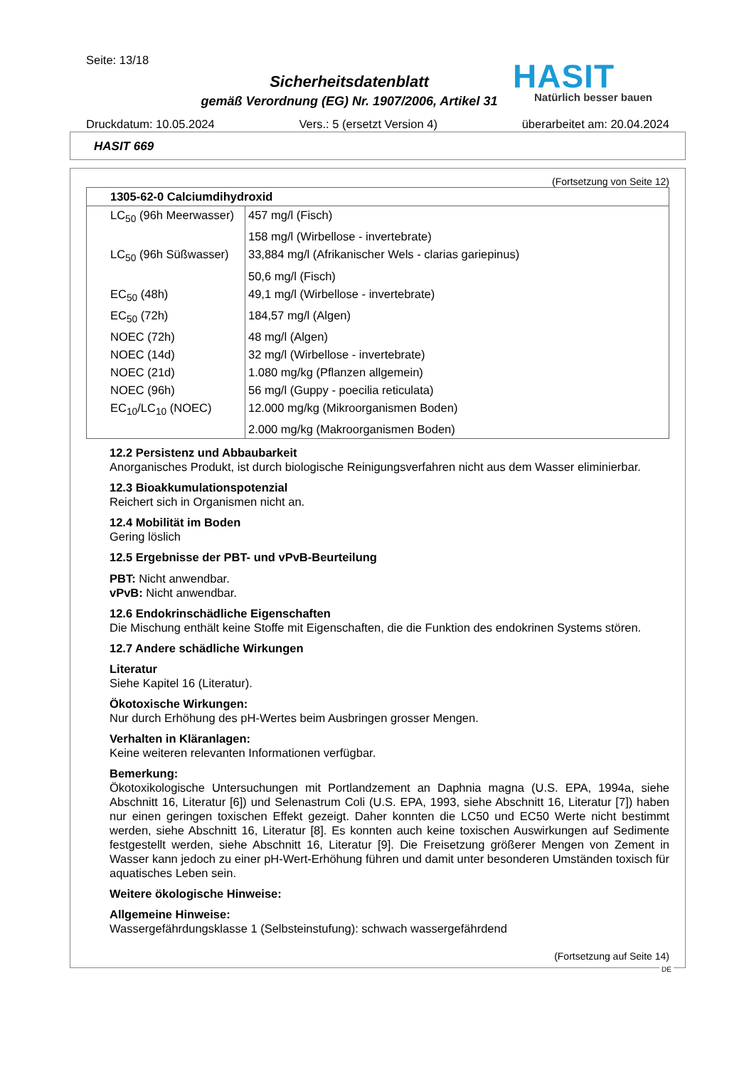Seite: 13/18
HASIT
Natürlich besser bauen
Sicherheitsdatenblatt
gemäß Verordnung (EG) Nr. 1907/2006, Artikel 31
Druckdatum: 10.05.2024 Vers.: 5 (ersetzt Version 4) überarbeitet am: 20.04.2024
HASIT 669
(Fortsetzung von Seite 12)
| 1305-62-0 Calciumdihydroxid | |
| --- | --- |
| LC<sub>50</sub> (96h Meerwasser) | 457 mg/l (Fisch) |
| | 158 mg/l (Wirbellose - invertebrate) |
| LC<sub>50</sub> (96h Süßwasser) | 33,884 mg/l (Afrikanischer Wels - clarias gariepinus) |
| | 50,6 mg/l (Fisch) |
| EC<sub>50</sub> (48h) | 49,1 mg/l (Wirbellose - invertebrate) |
| EC<sub>50</sub> (72h) | 184,57 mg/l (Algen) |
| NOEC (72h) | 48 mg/l (Algen) |
| NOEC (14d) | 32 mg/l (Wirbellose - invertebrate) |
| NOEC (21d) | 1.080 mg/kg (Pflanzen allgemein) |
| NOEC (96h) | 56 mg/l (Guppy - poecilia reticulata) |
| EC<sub>10</sub>/LC<sub>10</sub> (NOEC) | 12.000 mg/kg (Mikroorganismen Boden) |
| | 2.000 mg/kg (Makroorganismen Boden) |
12.2 Persistenz und Abbaubarkeit
Anorganisches Produkt, ist durch biologische Reinigungsverfahren nicht aus dem Wasser eliminierbar.
12.3 Bioakkumulationspotenzial
Reichert sich in Organismen nicht an.
12.4 Mobilität im Boden
Gering löslich
12.5 Ergebnisse der PBT- und vPvB-Beurteilung
PBT: Nicht anwendbar.
vPvB: Nicht anwendbar.
12.6 Endokrinschädliche Eigenschaften
Die Mischung enthält keine Stoffe mit Eigenschaften, die die Funktion des endokrinen Systems stören.
12.7 Andere schädliche Wirkungen
Literatur
Siehe Kapitel 16 (Literatur).
Ökotoxische Wirkungen:
Nur durch Erhöhung des pH-Wertes beim Ausbringen grosser Mengen.
Verhalten in Kläranlagen:
Keine weiteren relevanten Informationen verfügbar.
Bemerkung:
Ökotoxikologische Untersuchungen mit Portlandzement an Daphnia magna (U.S. EPA, 1994a, siehe Abschnitt 16, Literatur [6]) und Selenastrum Coli (U.S. EPA, 1993, siehe Abschnitt 16, Literatur [7]) haben nur einen geringen toxischen Effekt gezeigt. Daher konnten die LC50 und EC50 Werte nicht bestimmt werden, siehe Abschnitt 16, Literatur [8]. Es konnten auch keine toxischen Auswirkungen auf Sedimente festgestellt werden, siehe Abschnitt 16, Literatur [9]. Die Freisetzung größerer Mengen von Zement in Wasser kann jedoch zu einer pH-Wert-Erhöhung führen und damit unter besonderen Umständen toxisch für aquatisches Leben sein.
Weitere ökologische Hinweise:
Allgemeine Hinweise:
Wassergefährdungsklasse 1 (Selbsteinstufung): schwach wassergefährdend
(Fortsetzung auf Seite 14)
DE